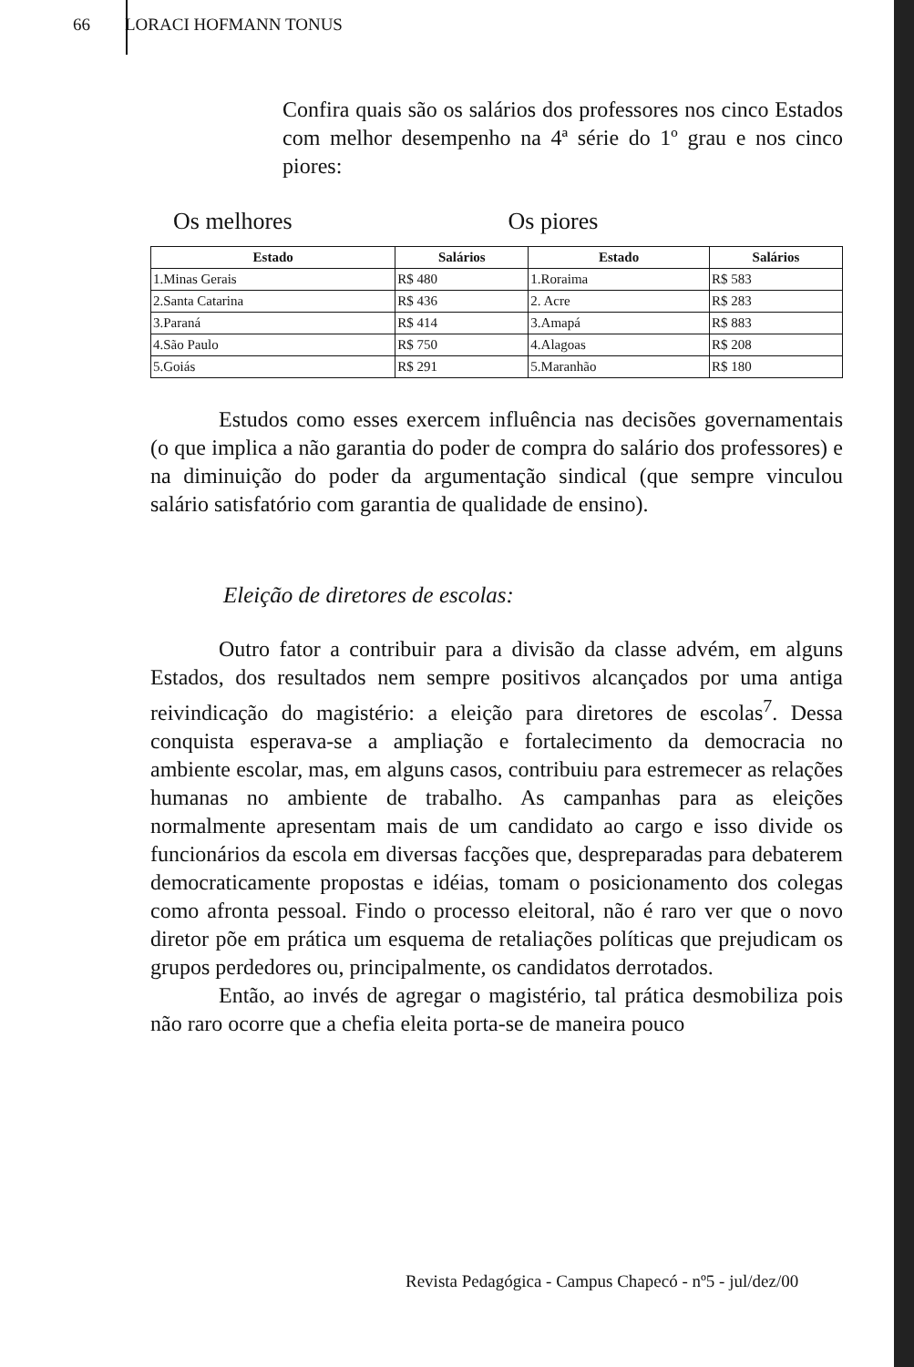66 LORACI HOFMANN TONUS
Confira quais são os salários dos professores nos cinco Estados com melhor desempenho na 4ª série do 1º grau e nos cinco piores:
Os melhores Os piores
| Estado | Salários | Estado | Salários |
| --- | --- | --- | --- |
| 1.Minas Gerais | R$ 480 | 1.Roraima | R$ 583 |
| 2.Santa Catarina | R$ 436 | 2. Acre | R$ 283 |
| 3.Paraná | R$ 414 | 3.Amapá | R$ 883 |
| 4.São Paulo | R$ 750 | 4.Alagoas | R$ 208 |
| 5.Goiás | R$ 291 | 5.Maranhão | R$ 180 |
Estudos como esses exercem influência nas decisões governamentais (o que implica a não garantia do poder de compra do salário dos professores) e na diminuição do poder da argumentação sindical (que sempre vinculou salário satisfatório com garantia de qualidade de ensino).
Eleição de diretores de escolas:
Outro fator a contribuir para a divisão da classe advém, em alguns Estados, dos resultados nem sempre positivos alcançados por uma antiga reivindicação do magistério: a eleição para diretores de escolas<sup>7</sup>. Dessa conquista esperava-se a ampliação e fortalecimento da democracia no ambiente escolar, mas, em alguns casos, contribuiu para estremecer as relações humanas no ambiente de trabalho. As campanhas para as eleições normalmente apresentam mais de um candidato ao cargo e isso divide os funcionários da escola em diversas facções que, despreparadas para debaterem democraticamente propostas e idéias, tomam o posicionamento dos colegas como afronta pessoal. Findo o processo eleitoral, não é raro ver que o novo diretor põe em prática um esquema de retaliações políticas que prejudicam os grupos perdedores ou, principalmente, os candidatos derrotados.
Então, ao invés de agregar o magistério, tal prática desmobiliza pois não raro ocorre que a chefia eleita porta-se de maneira pouco
Revista Pedagógica - Campus Chapecó - nº5 - jul/dez/00